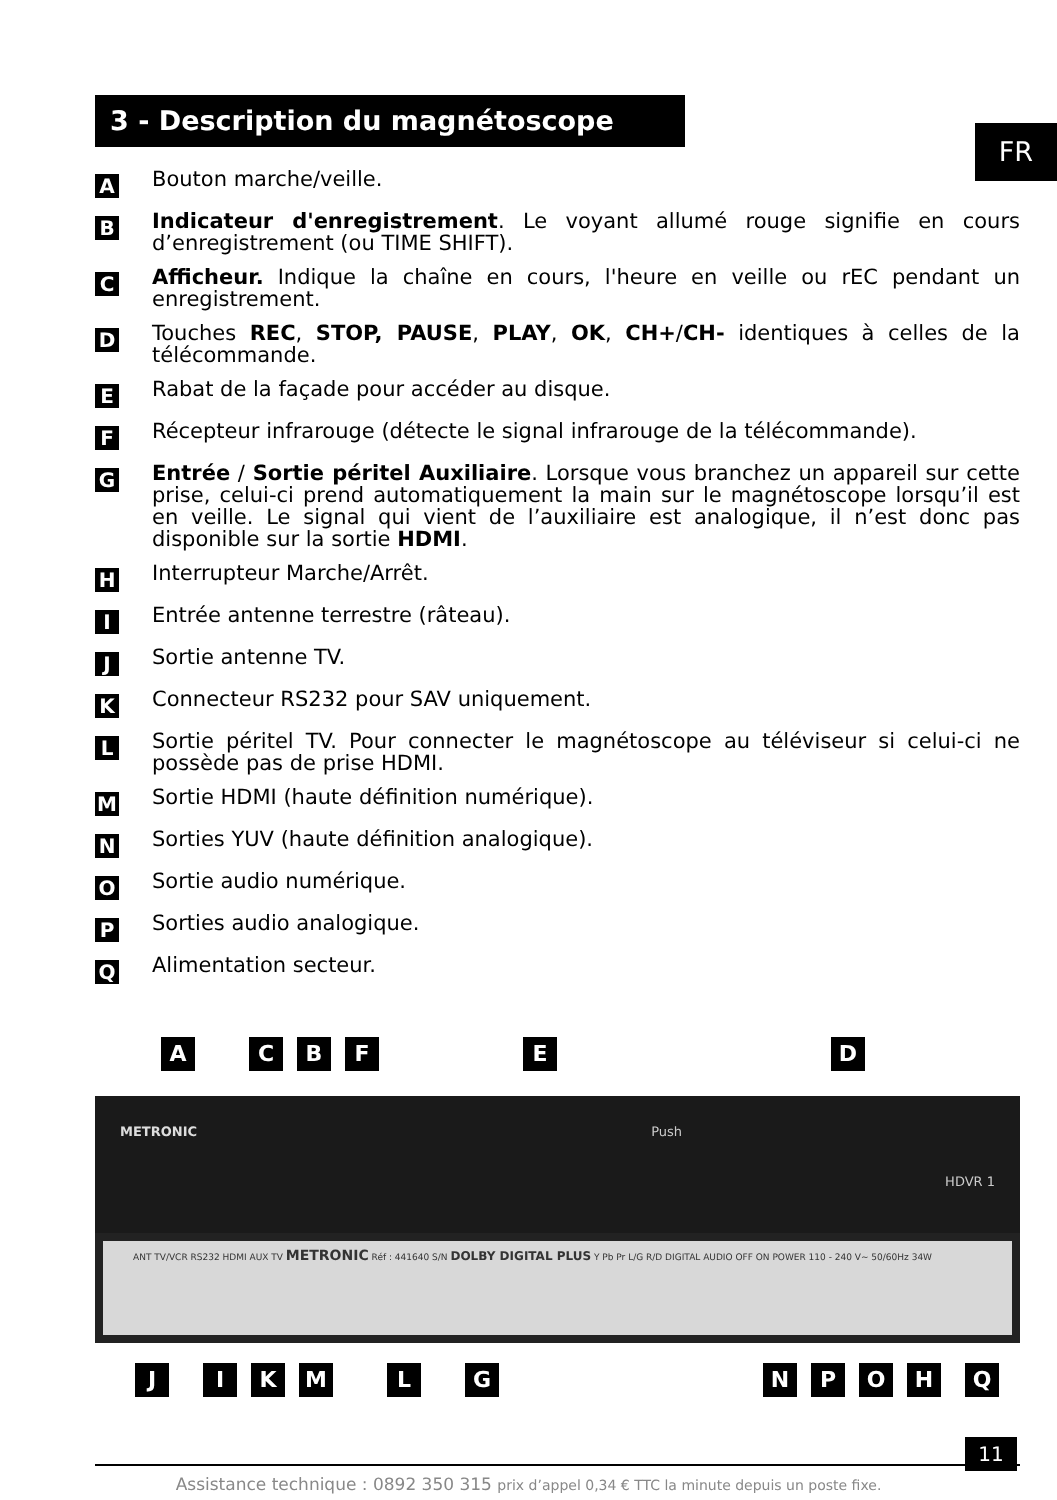3 - Description du magnétoscope
FR
A
Bouton marche/veille.
B
Indicateur d'enregistrement. Le voyant allumé rouge signifie en cours d’enregistrement (ou TIME SHIFT).
C
Afficheur. Indique la chaîne en cours, l'heure en veille ou rEC pendant un enregistrement.
D
Touches REC, STOP, PAUSE, PLAY, OK, CH+/CH- identiques à celles de la télécommande.
E
Rabat de la façade pour accéder au disque.
F
Récepteur infrarouge (détecte le signal infrarouge de la télécommande).
G
Entrée / Sortie péritel Auxiliaire. Lorsque vous branchez un appareil sur cette prise, celui-ci prend automatiquement la main sur le magnétoscope lorsqu’il est en veille. Le signal qui vient de l’auxiliaire est analogique, il n’est donc pas disponible sur la sortie HDMI.
H
Interrupteur Marche/Arrêt.
I
Entrée antenne terrestre (râteau).
J
Sortie antenne TV.
K
Connecteur RS232 pour SAV uniquement.
L
Sortie péritel TV. Pour connecter le magnétoscope au téléviseur si celui-ci ne possède pas de prise HDMI.
M
Sortie HDMI (haute définition numérique).
N
Sorties YUV (haute définition analogique).
O
Sortie audio numérique.
P
Sorties audio analogique.
Q
Alimentation secteur.
ACBFED
METRONIC Push HDVR 1
ANT TV/VCR RS232 HDMI AUX TV METRONIC Réf : 441640 S/N DOLBY DIGITAL PLUS Y Pb Pr L/G R/D DIGITAL AUDIO OFF ON POWER 110 - 240 V~ 50/60Hz 34W
JIKMLGNPOHQ
11
Assistance technique : 0892 350 315 prix d’appel 0,34 € TTC la minute depuis un poste fixe.